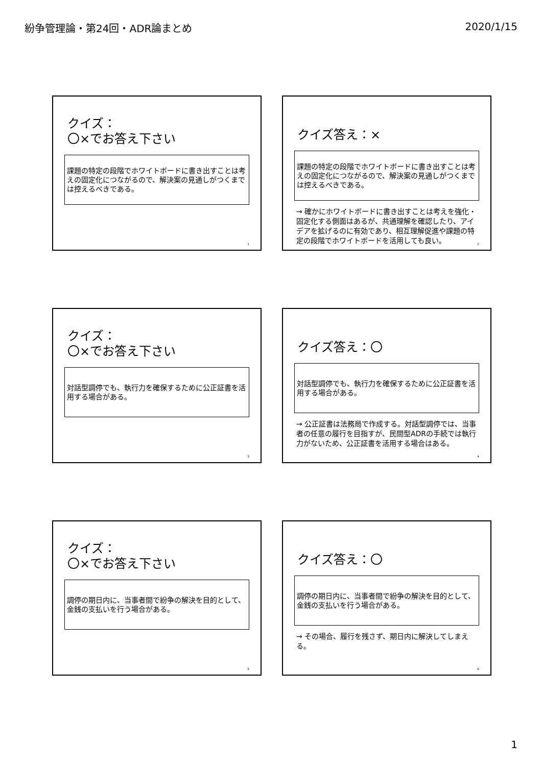紛争管理論・第24回・ADR論まとめ 2020/1/15
クイズ：
〇×でお答え下さい
課題の特定の段階でホワイトボードに書き出すことは考えの固定化につながるので、解決案の見通しがつくまでは控えるべきである。
1
クイズ答え：×
課題の特定の段階でホワイトボードに書き出すことは考えの固定化につながるので、解決案の見通しがつくまでは控えるべきである。
→ 確かにホワイトボードに書き出すことは考えを強化・固定化する側面はあるが、共通理解を確認したり、アイデアを拡げるのに有効であり、相互理解促進や課題の特定の段階でホワイトボードを活用しても良い。
2
クイズ：
〇×でお答え下さい
対話型調停でも、執行力を確保するために公正証書を活用する場合がある。
3
クイズ答え：〇
対話型調停でも、執行力を確保するために公正証書を活用する場合がある。
→ 公正証書は法務局で作成する。対話型調停では、当事者の任意の履行を目指すが、民間型ADRの手続では執行力がないため、公正証書を活用する場合はある。
4
クイズ：
〇×でお答え下さい
調停の期日内に、当事者間で紛争の解決を目的として、金銭の支払いを行う場合がある。
5
クイズ答え：〇
調停の期日内に、当事者間で紛争の解決を目的として、金銭の支払いを行う場合がある。
→ その場合、履行を残さず、期日内に解決してしまえる。
6
1